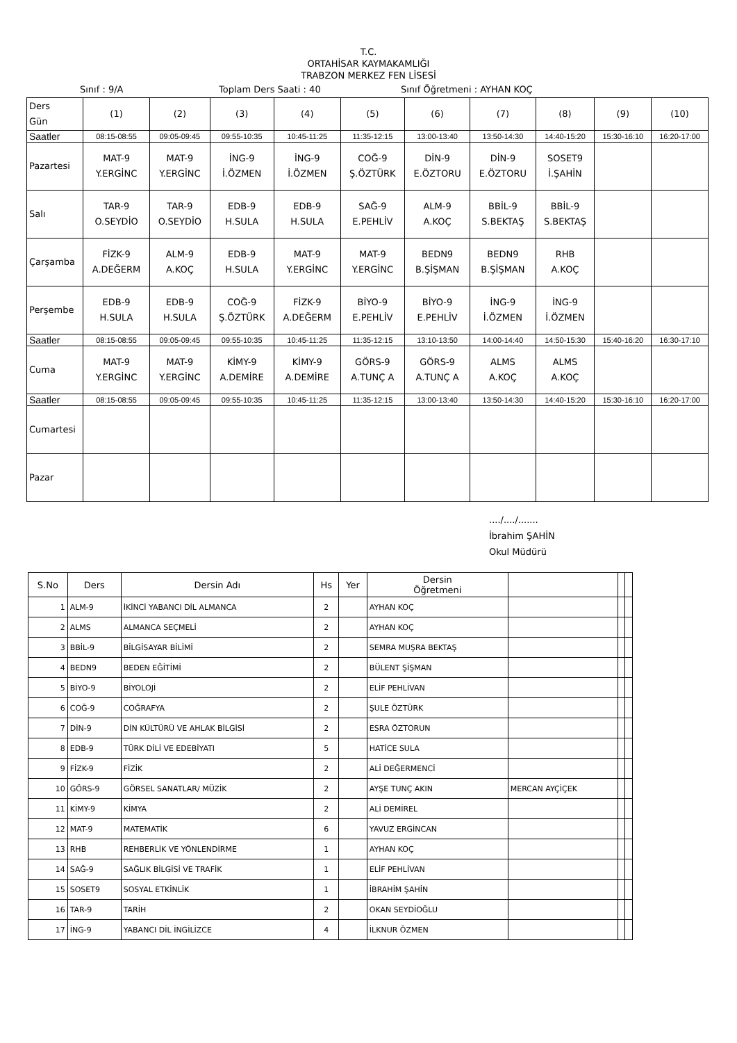T.C.
ORTAHİSAR KAYMAKAMLIĞI
TRABZON MERKEZ FEN LİSESİ
Sınıf : 9/A Toplam Ders Saati : 40 Sınıf Öğretmeni : AYHAN KOÇ
| Ders Gün | (1) | (2) | (3) | (4) | (5) | (6) | (7) | (8) | (9) | (10) |
| Saatler | 08:15-08:55 | 09:05-09:45 | 09:55-10:35 | 10:45-11:25 | 11:35-12:15 | 13:00-13:40 | 13:50-14:30 | 14:40-15:20 | 15:30-16:10 | 16:20-17:00 |
| Pazartesi | MAT-9 Y.ERGİNC | MAT-9 Y.ERGİNC | İNG-9 İ.ÖZMEN | İNG-9 İ.ÖZMEN | COĞ-9 Ş.ÖZTÜRK | DİN-9 E.ÖZTORU | DİN-9 E.ÖZTORU | SOSET9 İ.ŞAHİN | | |
| Salı | TAR-9 O.SEYDİO | TAR-9 O.SEYDİO | EDB-9 H.SULA | EDB-9 H.SULA | SAĞ-9 E.PEHLİV | ALM-9 A.KOÇ | BBİL-9 S.BEKTAŞ | BBİL-9 S.BEKTAŞ | | |
| Çarşamba | FİZK-9 A.DEĞERM | ALM-9 A.KOÇ | EDB-9 H.SULA | MAT-9 Y.ERGİNC | MAT-9 Y.ERGİNC | BEDN9 B.ŞİŞMAN | BEDN9 B.ŞİŞMAN | RHB A.KOÇ | | |
| Perşembe | EDB-9 H.SULA | EDB-9 H.SULA | COĞ-9 Ş.ÖZTÜRK | FİZK-9 A.DEĞERM | BİYO-9 E.PEHLİV | BİYO-9 E.PEHLİV | İNG-9 İ.ÖZMEN | İNG-9 İ.ÖZMEN | | |
| Saatler | 08:15-08:55 | 09:05-09:45 | 09:55-10:35 | 10:45-11:25 | 11:35-12:15 | 13:10-13:50 | 14:00-14:40 | 14:50-15:30 | 15:40-16:20 | 16:30-17:10 |
| Cuma | MAT-9 Y.ERGİNC | MAT-9 Y.ERGİNC | KİMY-9 A.DEMİRE | KİMY-9 A.DEMİRE | GÖRS-9 A.TUNÇ A | GÖRS-9 A.TUNÇ A | ALMS A.KOÇ | ALMS A.KOÇ | | |
| Saatler | 08:15-08:55 | 09:05-09:45 | 09:55-10:35 | 10:45-11:25 | 11:35-12:15 | 13:00-13:40 | 13:50-14:30 | 14:40-15:20 | 15:30-16:10 | 16:20-17:00 |
| Cumartesi | | | | | | | | | | |
| Pazar | | | | | | | | | | |
..../..../.......
İbrahim ŞAHİN
Okul Müdürü
| S.No | Ders | Dersin Adı | Hs | Yer | Dersin Öğretmeni | | | |
| --- | --- | --- | --- | --- | --- | --- | --- | --- |
| 1 | ALM-9 | İKİNCİ YABANCI DİL ALMANCA | 2 | | AYHAN KOÇ | | | |
| 2 | ALMS | ALMANCA SEÇMELİ | 2 | | AYHAN KOÇ | | | |
| 3 | BBİL-9 | BİLGİSAYAR BİLİMİ | 2 | | SEMRA MUŞRA BEKTAŞ | | | |
| 4 | BEDN9 | BEDEN EĞİTİMİ | 2 | | BÜLENT ŞİŞMAN | | | |
| 5 | BİYO-9 | BİYOLOJİ | 2 | | ELİF PEHLİVAN | | | |
| 6 | COĞ-9 | COĞRAFYA | 2 | | ŞULE ÖZTÜRK | | | |
| 7 | DİN-9 | DİN KÜLTÜRÜ VE AHLAK BİLGİSİ | 2 | | ESRA ÖZTORUN | | | |
| 8 | EDB-9 | TÜRK DİLİ VE EDEBİYATI | 5 | | HATİCE SULA | | | |
| 9 | FİZK-9 | FİZİK | 2 | | ALİ DEĞERMENCİ | | | |
| 10 | GÖRS-9 | GÖRSEL SANATLAR/ MÜZİK | 2 | | AYŞE TUNÇ AKIN | MERCAN AYÇİÇEK | | |
| 11 | KİMY-9 | KİMYA | 2 | | ALİ DEMİREL | | | |
| 12 | MAT-9 | MATEMATİK | 6 | | YAVUZ ERGİNCAN | | | |
| 13 | RHB | REHBERLİK VE YÖNLENDİRME | 1 | | AYHAN KOÇ | | | |
| 14 | SAĞ-9 | SAĞLIK BİLGİSİ VE TRAFİK | 1 | | ELİF PEHLİVAN | | | |
| 15 | SOSET9 | SOSYAL ETKİNLİK | 1 | | İBRAHİM ŞAHİN | | | |
| 16 | TAR-9 | TARİH | 2 | | OKAN SEYDİOĞLU | | | |
| 17 | İNG-9 | YABANCI DİL İNGİLİZCE | 4 | | İLKNUR ÖZMEN | | | |